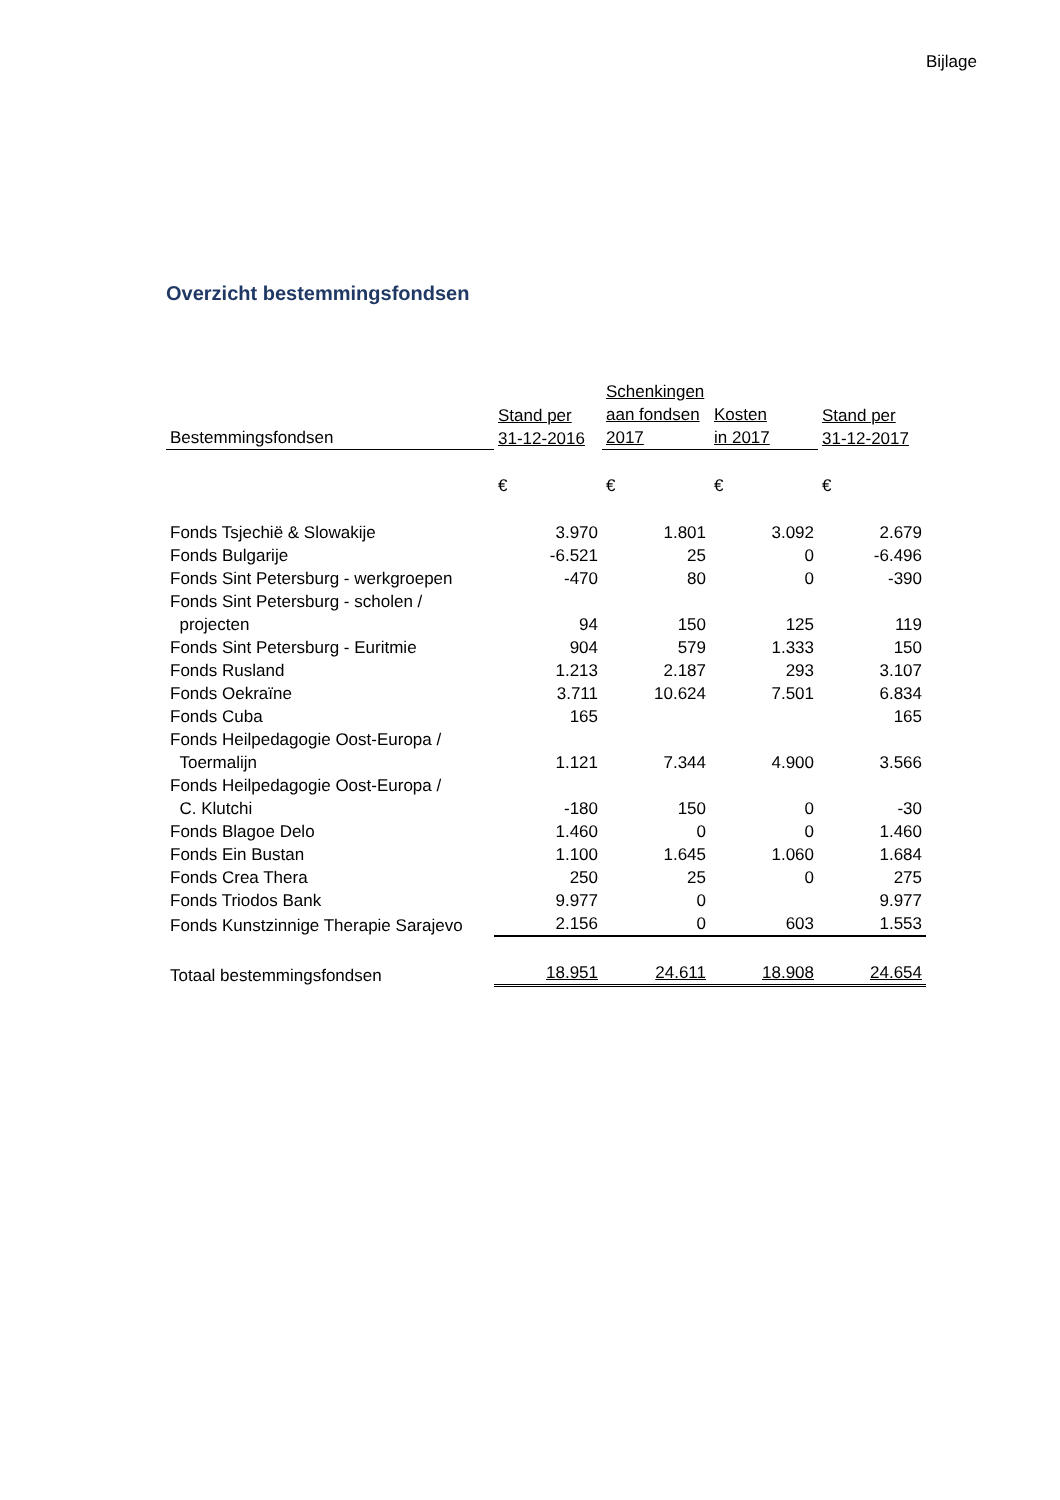Bijlage
Overzicht bestemmingsfondsen
| Bestemmingsfondsen | Stand per 31-12-2016 | Schenkingen aan fondsen 2017 | Kosten in 2017 | Stand per 31-12-2017 |
| --- | --- | --- | --- | --- |
| | € | € | € | € |
| Fonds Tsjechië & Slowakije | 3.970 | 1.801 | 3.092 | 2.679 |
| Fonds Bulgarije | -6.521 | 25 | 0 | -6.496 |
| Fonds Sint Petersburg - werkgroepen | -470 | 80 | 0 | -390 |
| Fonds Sint Petersburg - scholen / projecten | 94 | 150 | 125 | 119 |
| Fonds Sint Petersburg - Euritmie | 904 | 579 | 1.333 | 150 |
| Fonds Rusland | 1.213 | 2.187 | 293 | 3.107 |
| Fonds Oekraïne | 3.711 | 10.624 | 7.501 | 6.834 |
| Fonds Cuba | 165 | | | 165 |
| Fonds Heilpedagogie Oost-Europa / Toermalijn | 1.121 | 7.344 | 4.900 | 3.566 |
| Fonds Heilpedagogie Oost-Europa / C. Klutchi | -180 | 150 | 0 | -30 |
| Fonds Blagoe Delo | 1.460 | 0 | 0 | 1.460 |
| Fonds Ein Bustan | 1.100 | 1.645 | 1.060 | 1.684 |
| Fonds Crea Thera | 250 | 25 | 0 | 275 |
| Fonds Triodos Bank | 9.977 | 0 | | 9.977 |
| Fonds Kunstzinnige Therapie Sarajevo | 2.156 | 0 | 603 | 1.553 |
| Totaal bestemmingsfondsen | 18.951 | 24.611 | 18.908 | 24.654 |